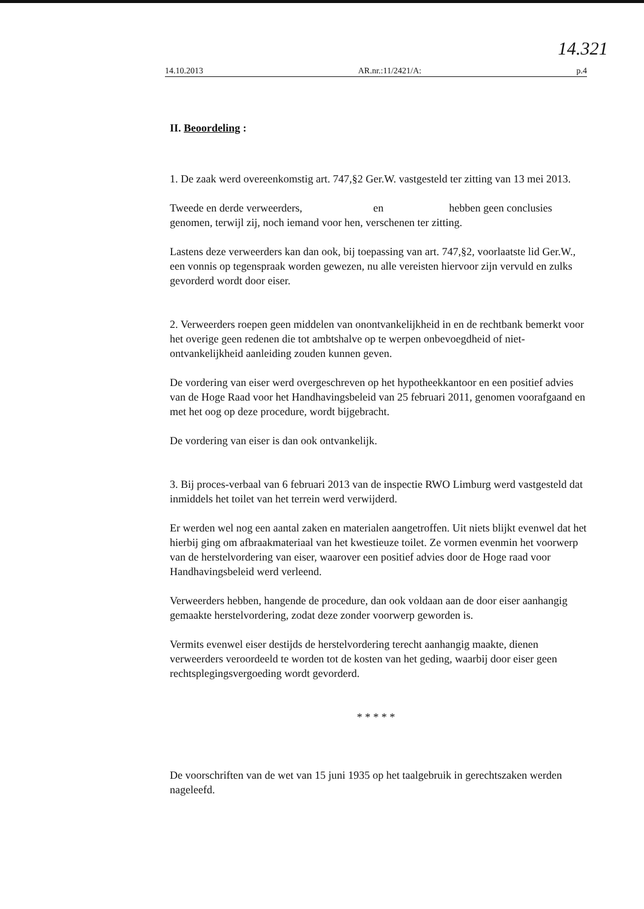14.321
14.10.2013 AR.nr.:11/2421/A: p.4
II. Beoordeling :
1. De zaak werd overeenkomstig art. 747,§2 Ger.W. vastgesteld ter zitting van 13 mei 2013.
Tweede en derde verweerders, en hebben geen conclusies genomen, terwijl zij, noch iemand voor hen, verschenen ter zitting.
Lastens deze verweerders kan dan ook, bij toepassing van art. 747,§2, voorlaatste lid Ger.W., een vonnis op tegenspraak worden gewezen, nu alle vereisten hiervoor zijn vervuld en zulks gevorderd wordt door eiser.
2. Verweerders roepen geen middelen van onontvankelijkheid in en de rechtbank bemerkt voor het overige geen redenen die tot ambtshalve op te werpen onbevoegdheid of niet-ontvankelijkheid aanleiding zouden kunnen geven.
De vordering van eiser werd overgeschreven op het hypotheekkantoor en een positief advies van de Hoge Raad voor het Handhavingsbeleid van 25 februari 2011, genomen voorafgaand en met het oog op deze procedure, wordt bijgebracht.
De vordering van eiser is dan ook ontvankelijk.
3. Bij proces-verbaal van 6 februari 2013 van de inspectie RWO Limburg werd vastgesteld dat inmiddels het toilet van het terrein werd verwijderd.
Er werden wel nog een aantal zaken en materialen aangetroffen. Uit niets blijkt evenwel dat het hierbij ging om afbraakmateriaal van het kwestieuze toilet. Ze vormen evenmin het voorwerp van de herstelvordering van eiser, waarover een positief advies door de Hoge raad voor Handhavingsbeleid werd verleend.
Verweerders hebben, hangende de procedure, dan ook voldaan aan de door eiser aanhangig gemaakte herstelvordering, zodat deze zonder voorwerp geworden is.
Vermits evenwel eiser destijds de herstelvordering terecht aanhangig maakte, dienen verweerders veroordeeld te worden tot de kosten van het geding, waarbij door eiser geen rechtsplegingsvergoeding wordt gevorderd.
* * * * *
De voorschriften van de wet van 15 juni 1935 op het taalgebruik in gerechtszaken werden nageleefd.